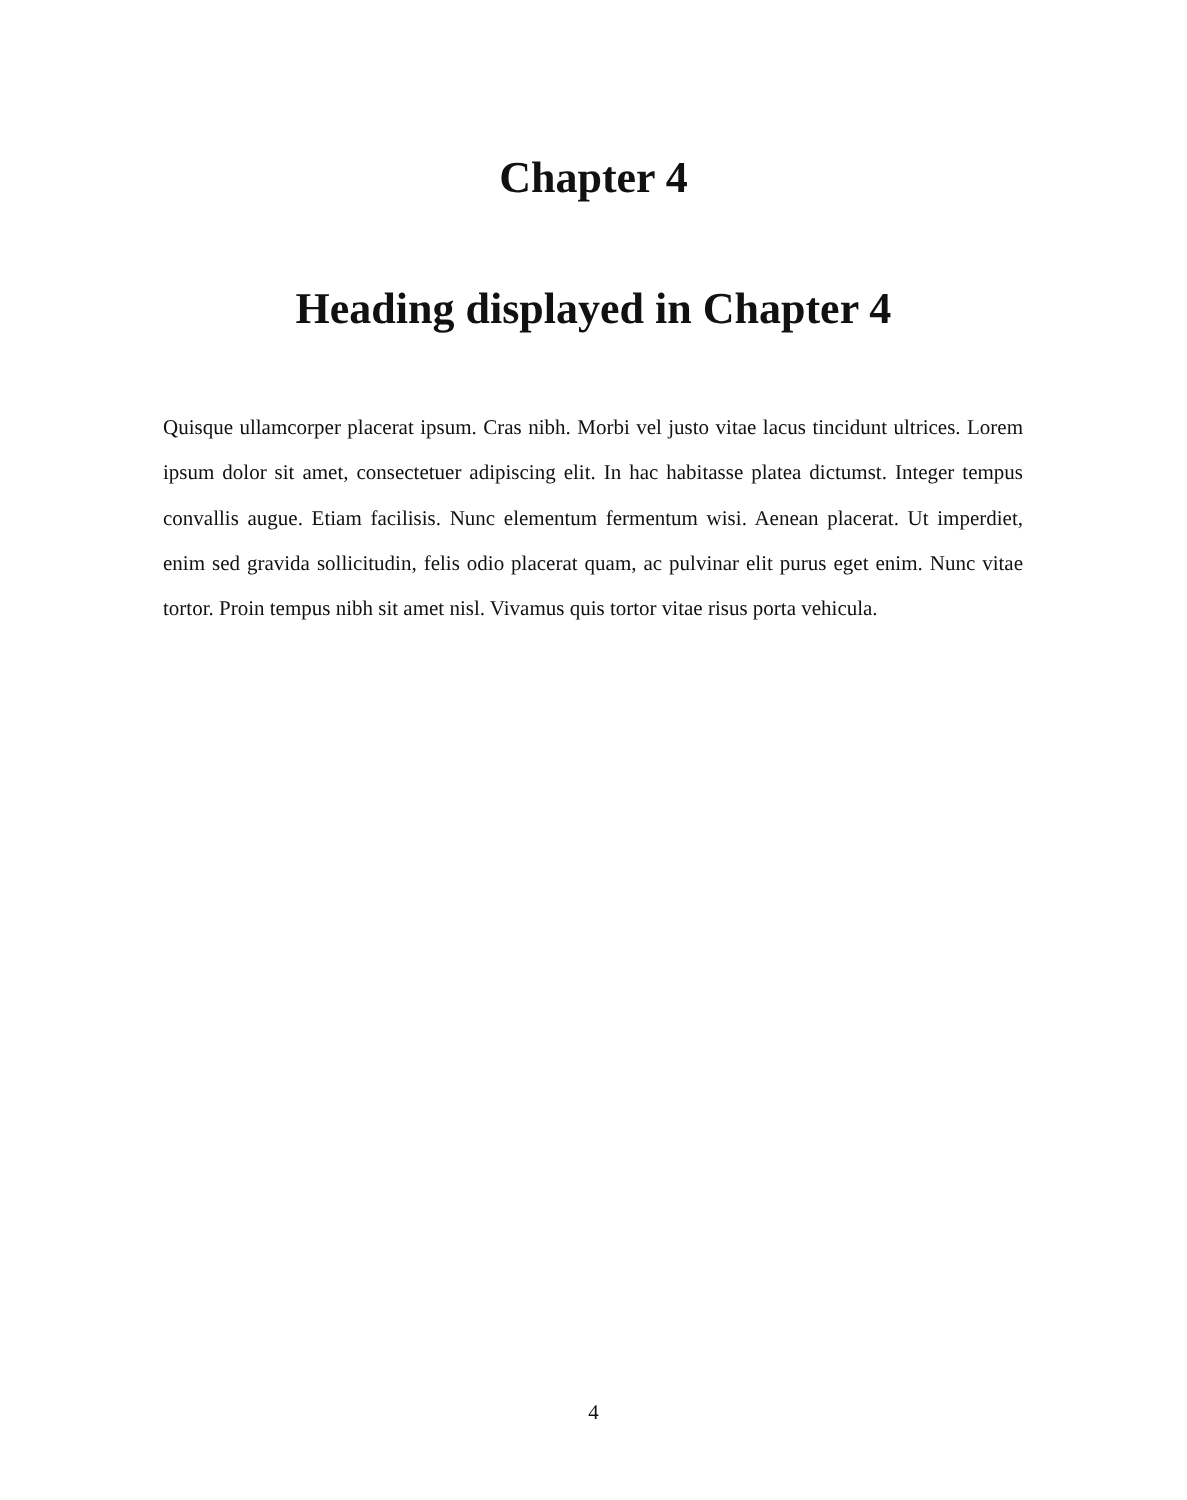Chapter 4
Heading displayed in Chapter 4
Quisque ullamcorper placerat ipsum. Cras nibh. Morbi vel justo vitae lacus tincidunt ultrices. Lorem ipsum dolor sit amet, consectetuer adipiscing elit. In hac habitasse platea dictumst. Integer tempus convallis augue. Etiam facilisis. Nunc elementum fermentum wisi. Aenean placerat. Ut imperdiet, enim sed gravida sollicitudin, felis odio placerat quam, ac pulvinar elit purus eget enim. Nunc vitae tortor. Proin tempus nibh sit amet nisl. Vivamus quis tortor vitae risus porta vehicula.
4